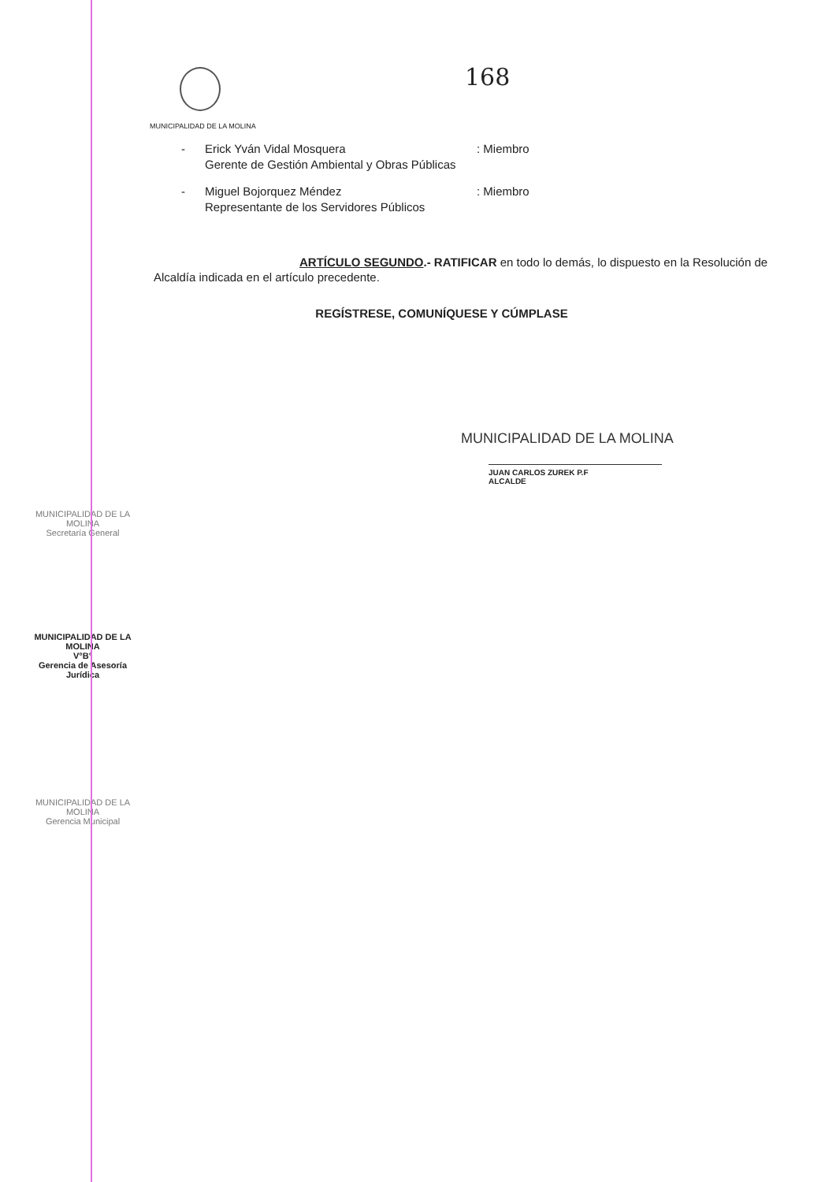168
MUNICIPALIDAD DE LA MOLINA
- Erick Yván Vidal Mosquera
Gerente de Gestión Ambiental y Obras Públicas: Miembro
- Miguel Bojorquez Méndez
Representante de los Servidores Públicos: Miembro
ARTÍCULO SEGUNDO.- RATIFICAR en todo lo demás, lo dispuesto en la Resolución de Alcaldía indicada en el artículo precedente.
REGÍSTRESE, COMUNÍQUESE Y CÚMPLASE
MUNICIPALIDAD DE LA MOLINA
JUAN CARLOS ZUREK P.F
ALCALDE
MUNICIPALIDAD DE LA MOLINA
Secretaría General
MUNICIPALIDAD DE LA MOLINA
V°B°
Gerencia de Asesoría Jurídica
MUNICIPALIDAD DE LA MOLINA
Gerencia Municipal